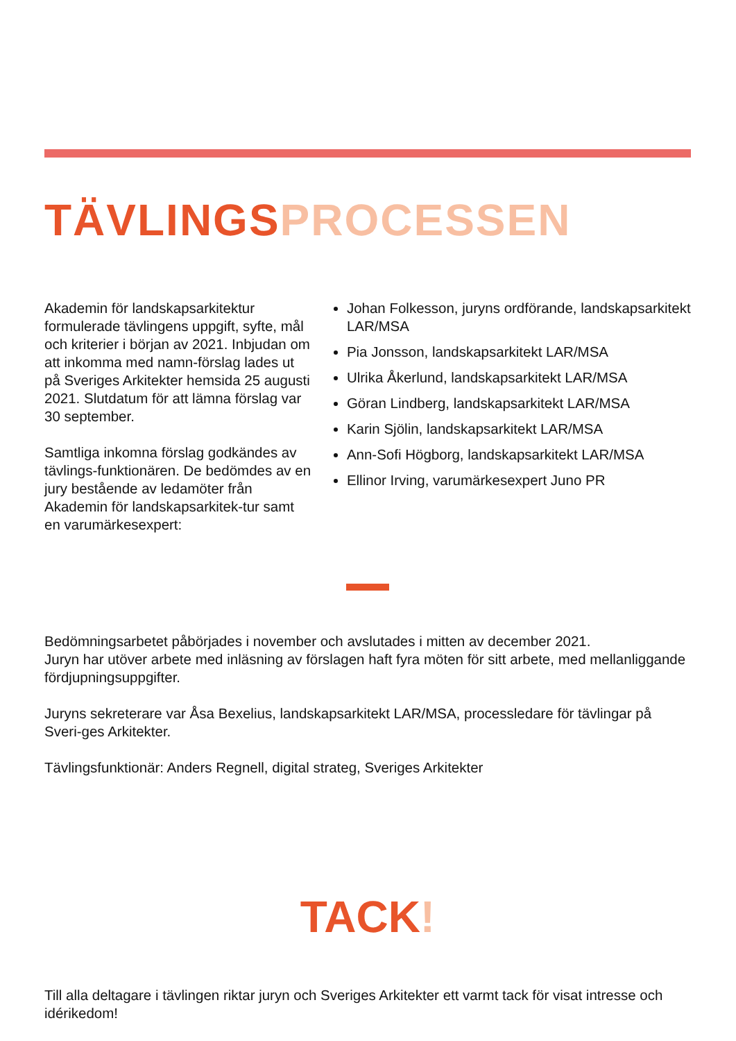TÄVLINGSPROCESSEN
Akademin för landskapsarkitektur formulerade tävlingens uppgift, syfte, mål och kriterier i början av 2021. Inbjudan om att inkomma med namn-förslag lades ut på Sveriges Arkitekter hemsida 25 augusti 2021. Slutdatum för att lämna förslag var 30 september.
Samtliga inkomna förslag godkändes av tävlings-funktionären. De bedömdes av en jury bestående av ledamöter från Akademin för landskapsarkitek-tur samt en varumärkesexpert:
Johan Folkesson, juryns ordförande, landskapsarkitekt LAR/MSA
Pia Jonsson, landskapsarkitekt LAR/MSA
Ulrika Åkerlund, landskapsarkitekt LAR/MSA
Göran Lindberg, landskapsarkitekt LAR/MSA
Karin Sjölin, landskapsarkitekt LAR/MSA
Ann-Sofi Högborg, landskapsarkitekt LAR/MSA
Ellinor Irving, varumärkesexpert Juno PR
Bedömningsarbetet påbörjades i november och avslutades i mitten av december 2021.
Juryn har utöver arbete med inläsning av förslagen haft fyra möten för sitt arbete, med mellanliggande fördjupningsuppgifter.
Juryns sekreterare var Åsa Bexelius, landskapsarkitekt LAR/MSA, processledare för tävlingar på Sveri-ges Arkitekter.
Tävlingsfunktionär: Anders Regnell, digital strateg, Sveriges Arkitekter
TACK!
Till alla deltagare i tävlingen riktar juryn och Sveriges Arkitekter ett varmt tack för visat intresse och idérikedom!